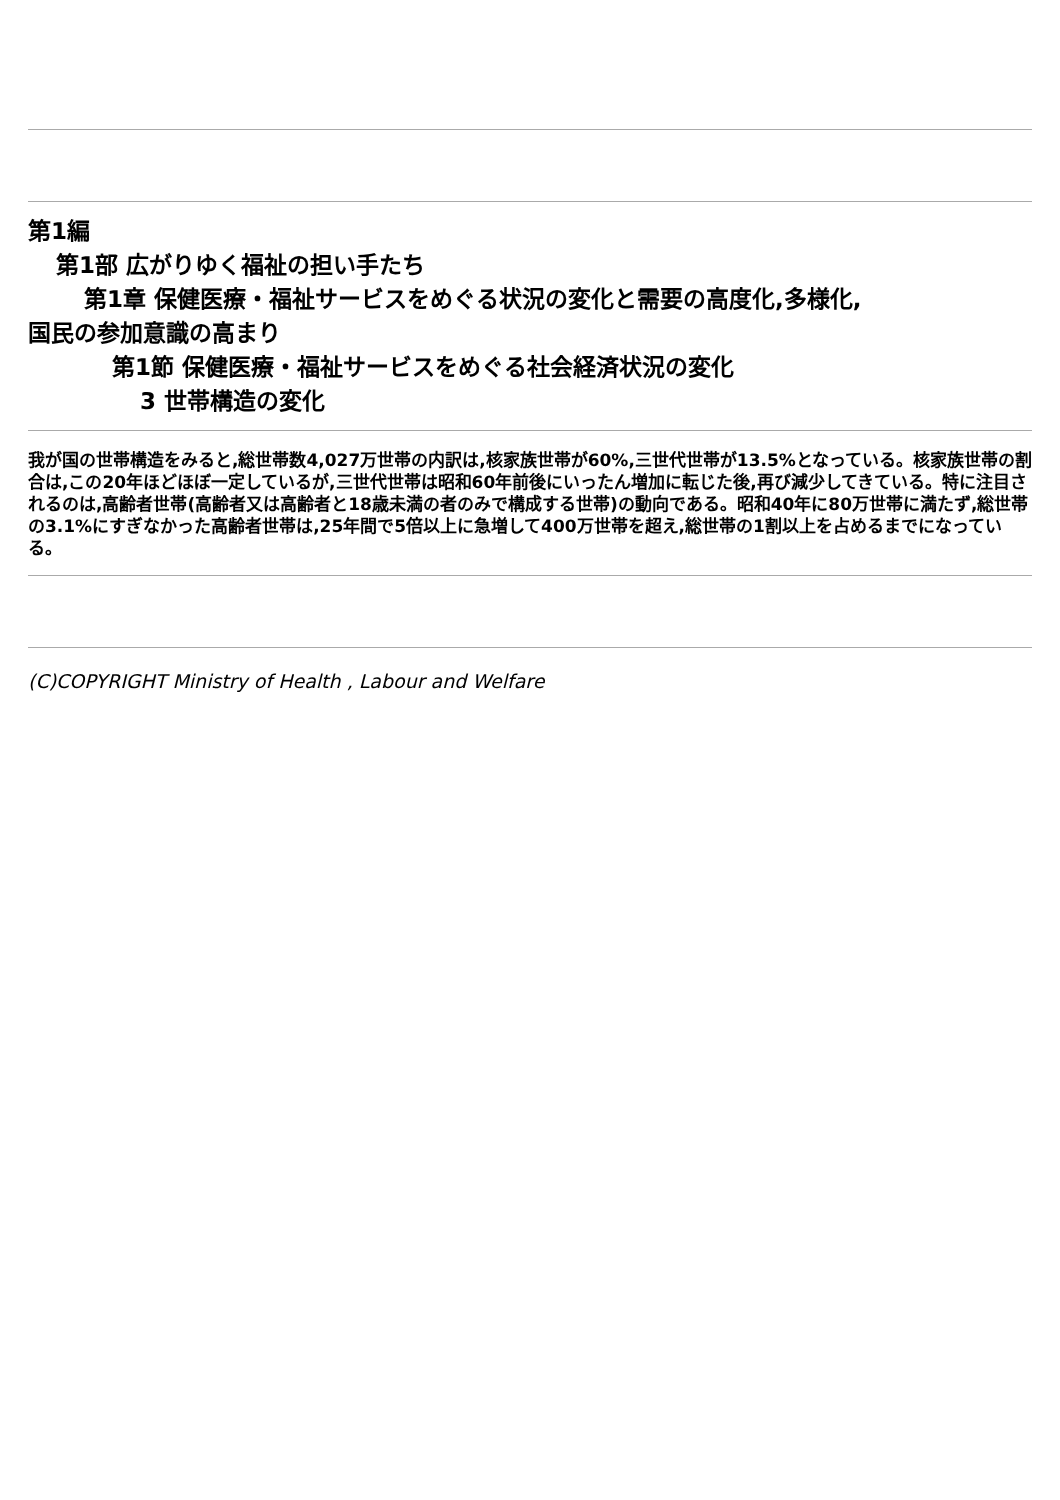第1編
第1部 広がりゆく福祉の担い手たち
第1章 保健医療・福祉サービスをめぐる状況の変化と需要の高度化,多様化,
国民の参加意識の高まり
第1節 保健医療・福祉サービスをめぐる社会経済状況の変化
3 世帯構造の変化
我が国の世帯構造をみると,総世帯数4,027万世帯の内訳は,核家族世帯が60%,三世代世帯が13.5%となっている。核家族世帯の割合は,この20年ほどほぼ一定しているが,三世代世帯は昭和60年前後にいったん増加に転じた後,再び減少してきている。特に注目されるのは,高齢者世帯(高齢者又は高齢者と18歳未満の者のみで構成する世帯)の動向である。昭和40年に80万世帯に満たず,総世帯の3.1%にすぎなかった高齢者世帯は,25年間で5倍以上に急増して400万世帯を超え,総世帯の1割以上を占めるまでになっている。
(C)COPYRIGHT Ministry of Health , Labour and Welfare